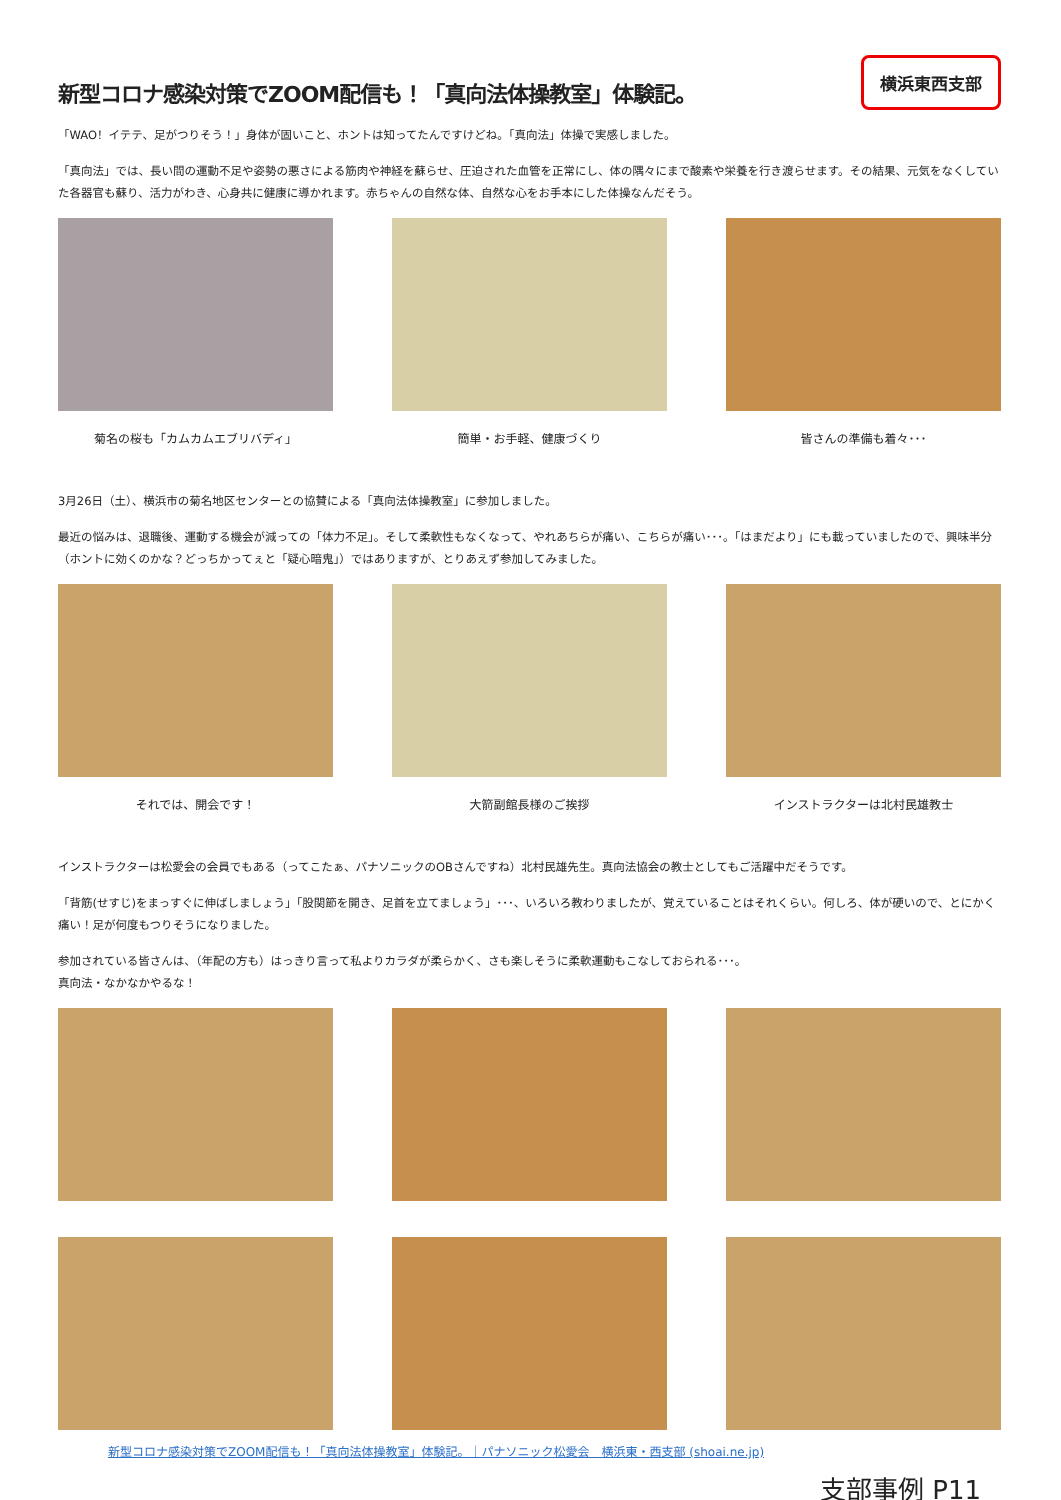新型コロナ感染対策でZOOM配信も！「真向法体操教室」体験記。
横浜東西支部
「WAO！イテテ、足がつりそう！」身体が固いこと、ホントは知ってたんですけどね。「真向法」体操で実感しました。
「真向法」では、長い間の運動不足や姿勢の悪さによる筋肉や神経を蘇らせ、圧迫された血管を正常にし、体の隅々にまで酸素や栄養を行き渡らせます。その結果、元気をなくしていた各器官も蘇り、活力がわき、心身共に健康に導かれます。赤ちゃんの自然な体、自然な心をお手本にした体操なんだそう。
菊名の桜も「カムカムエブリバディ」 簡単・お手軽、健康づくり 皆さんの準備も着々･･･
3月26日（土）、横浜市の菊名地区センターとの協賛による「真向法体操教室」に参加しました。
最近の悩みは、退職後、運動する機会が減っての「体力不足」。そして柔軟性もなくなって、やれあちらが痛い、こちらが痛い･･･。「はまだより」にも載っていましたので、興味半分（ホントに効くのかな？どっちかってぇと「疑心暗鬼」）ではありますが、とりあえず参加してみました。
それでは、開会です！ 大箭副館長様のご挨拶 インストラクターは北村民雄教士
インストラクターは松愛会の会員でもある（ってこたぁ、パナソニックのOBさんですね）北村民雄先生。真向法協会の教士としてもご活躍中だそうです。
「背筋(せすじ)をまっすぐに伸ばしましょう」「股関節を開き、足首を立てましょう」･･･、いろいろ教わりましたが、覚えていることはそれくらい。何しろ、体が硬いので、とにかく痛い！足が何度もつりそうになりました。
参加されている皆さんは、（年配の方も）はっきり言って私よりカラダが柔らかく、さも楽しそうに柔軟運動もこなしておられる･･･。
真向法・なかなかやるな！
新型コロナ感染対策でZOOM配信も！「真向法体操教室」体験記。｜パナソニック松愛会　横浜東・西支部 (shoai.ne.jp)
支部事例 P11